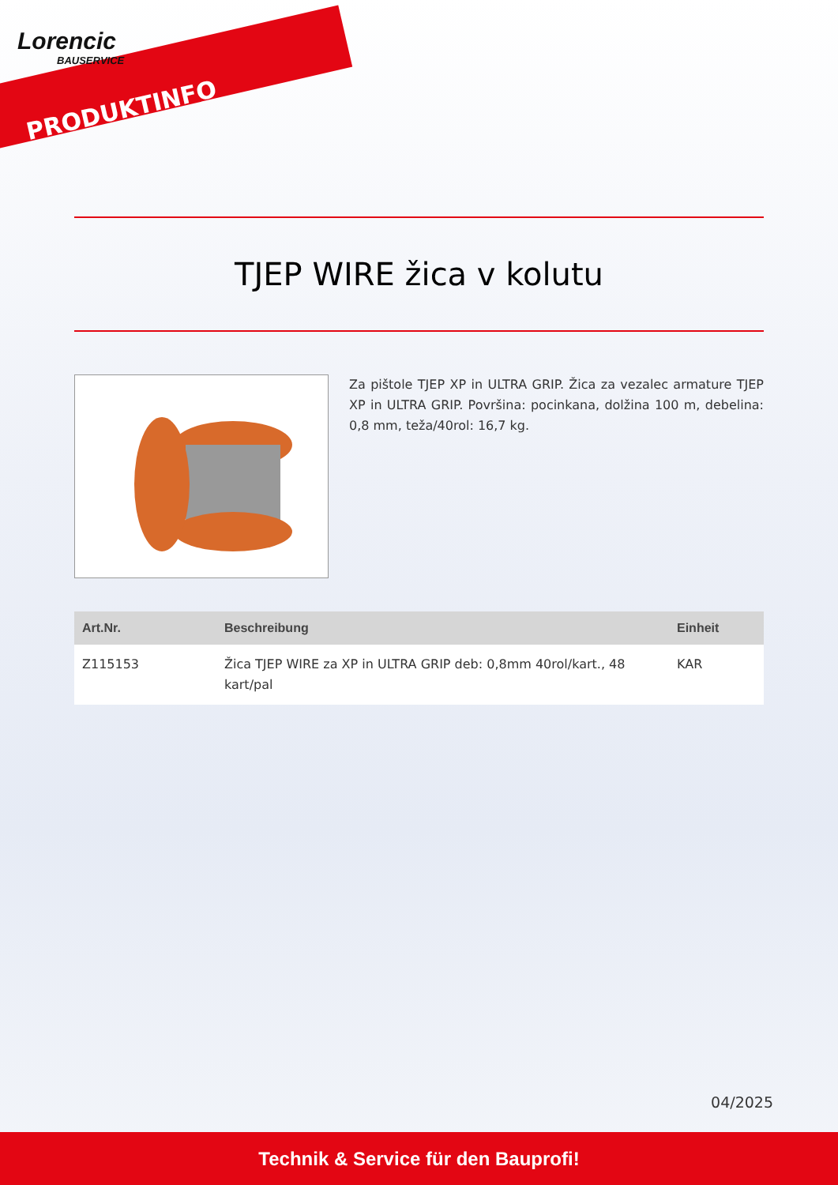Lorencic
BAUSERVICE
PRODUKTINFO
TJEP WIRE žica v kolutu
Za pištole TJEP XP in ULTRA GRIP. Žica za vezalec armature TJEP XP in ULTRA GRIP. Površina: pocinkana, dolžina 100 m, debelina: 0,8 mm, teža/40rol: 16,7 kg.
| Art.Nr. | Beschreibung | Einheit |
| --- | --- | --- |
| Z115153 | Žica TJEP WIRE za XP in ULTRA GRIP deb: 0,8mm 40rol/kart., 48 kart/pal | KAR |
04/2025
Technik & Service für den Bauprofi!